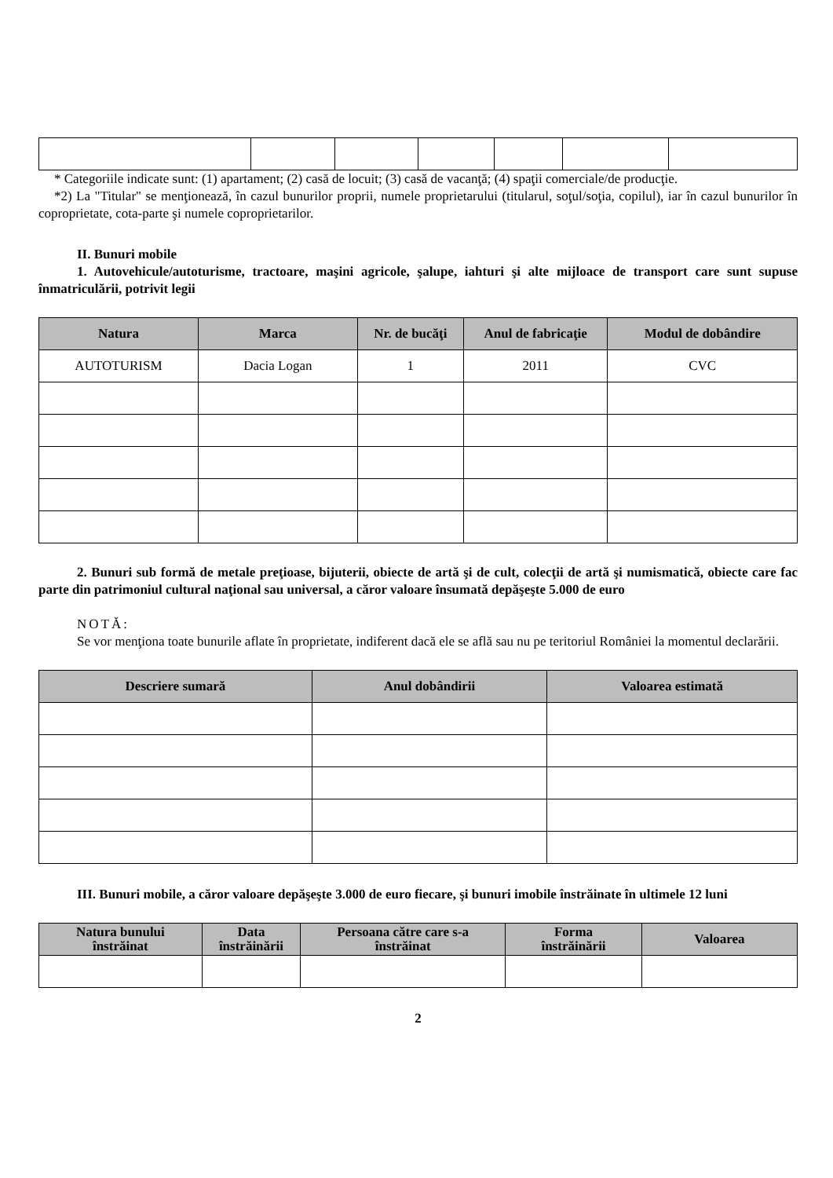* Categoriile indicate sunt: (1) apartament; (2) casă de locuit; (3) casă de vacanţă; (4) spaţii comerciale/de producţie.
*2) La "Titular" se menţionează, în cazul bunurilor proprii, numele proprietarului (titularul, soţul/soţia, copilul), iar în cazul bunurilor în coproprietate, cota-parte şi numele coproprietarilor.
II. Bunuri mobile
1. Autovehicule/autoturisme, tractoare, maşini agricole, şalupe, iahturi şi alte mijloace de transport care sunt supuse înmatriculării, potrivit legii
| Natura | Marca | Nr. de bucăţi | Anul de fabricaţie | Modul de dobândire |
| --- | --- | --- | --- | --- |
| AUTOTURISM | Dacia Logan | 1 | 2011 | CVC |
2. Bunuri sub formă de metale preţioase, bijuterii, obiecte de artă şi de cult, colecţii de artă şi numismatică, obiecte care fac parte din patrimoniul cultural naţional sau universal, a căror valoare însumată depăşeşte 5.000 de euro
NOTĂ:
Se vor menţiona toate bunurile aflate în proprietate, indiferent dacă ele se află sau nu pe teritoriul României la momentul declarării.
| Descriere sumară | Anul dobândirii | Valoarea estimată |
| --- | --- | --- |
III. Bunuri mobile, a căror valoare depăşeşte 3.000 de euro fiecare, şi bunuri imobile înstrăinate în ultimele 12 luni
| Natura bunului înstrăinat | Data înstrăinării | Persoana către care s-a înstrăinat | Forma înstrăinării | Valoarea |
| --- | --- | --- | --- | --- |
2